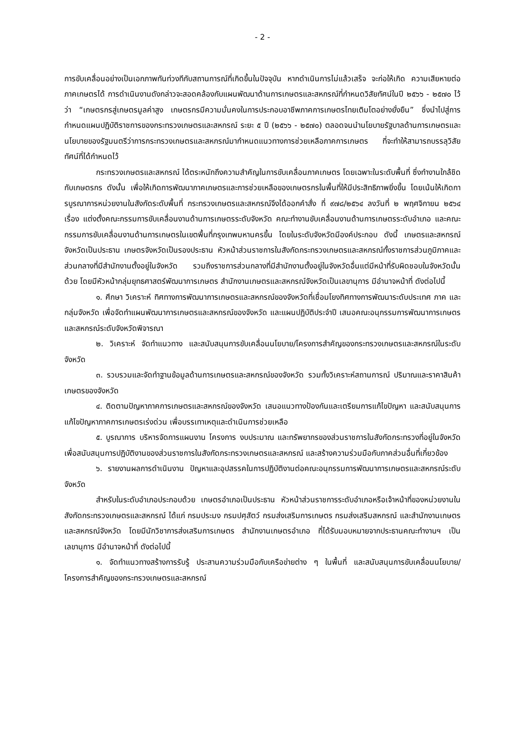- 2 -
การขับเคลื่อนอย่างเป็นเอกภาพทันท่วงทีกับสถานการณ์ที่เกิดขึ้นในปัจจุบัน หากดำเนินการไม่แล้วเสร็จ จะก่อให้เกิด ความเสียหายต่อภาคเกษตรได้ การดำเนินงานดังกล่าวจะสอดคล้องกับแผนพัฒนาด้านการเกษตรและสหกรณ์ที่กำหนดวิสัยทัศน์ในปี ๒๕๖๖ - ๒๕๗๐ ไว้ว่า “เกษตรกรสู่เกษตรมูลค่าสูง เกษตรกรมีความมั่นคงในการประกอบอาชีพภาคการเกษตรไทยเติมโตอย่างยั่งยืน” ซึ่งนำไปสู่การกำหนดแผนปฏิบัติราชการของกระทรวงเกษตรและสหกรณ์ ระยะ ๕ ปี (๒๕๖๖ - ๒๕๗๐) ตลอดจนนำนโยบายรัฐบาลด้านการเกษตรและนโยบายของรัฐมนตรีว่าการกระทรวงเกษตรและสหกรณ์มากำหนดแนวทางการช่วยเหลือภาคการเกษตร ที่จะทำให้สามารถบรรลุวิสัยทัศน์ที่ได้กำหนดไว้
กระทรวงเกษตรและสหกรณ์ ได้ตระหนักถึงความสำคัญในการขับเคลื่อนภาคเกษตร โดยเฉพาะในระดับพื้นที่ ซึ่งทำงานใกล้ชิดกับเกษตรกร ดังนั้น เพื่อให้เกิดการพัฒนาภาคเกษตรและการช่วยเหลือของเกษตรกรในพื้นที่ให้มีประสิทธิภาพยิ่งขึ้น โดยเน้นให้เกิดการบูรณาการหน่วยงานในสังกัดระดับพื้นที่ กระทรวงเกษตรและสหกรณ์จึงได้ออกคำสั่ง ที่ ๙๗๘/๒๕๖๔ ลงวันที่ ๒ พฤศจิกายน ๒๕๖๔ เรื่อง แต่งตั้งคณะกรรมการขับเคลื่อนงานด้านการเกษตรระดับจังหวัด คณะทำงานขับเคลื่อนงานด้านการเกษตรระดับอำเภอ และคณะกรรมการขับเคลื่อนงานด้านการเกษตรในเขตพื้นที่กรุงเทพมหานครขึ้น โดยในระดับจังหวัดมีองค์ประกอบ ดังนี้ เกษตรและสหกรณ์จังหวัดเป็นประธาน เกษตรจังหวัดเป็นรองประธาน หัวหน้าส่วนราชการในสังกัดกระทรวงเกษตรและสหกรณ์ทั้งราชการส่วนภูมิภาคและส่วนกลางที่มีสำนักงานตั้งอยู่ในจังหวัด รวมถึงราชการส่วนกลางที่มีสำนักงานตั้งอยู่ในจังหวัดอื่นแต่มีหน้าที่รับผิดชอบในจังหวัดนั้นด้วย โดยมีหัวหน้ากลุ่มยุทธศาสตร์พัฒนาการเกษตร สำนักงานเกษตรและสหกรณ์จังหวัดเป็นเลขานุการ มีอำนาจหน้าที่ ดังต่อไปนี้
๑. ศึกษา วิเคราะห์ ทิศทางการพัฒนาการเกษตรและสหกรณ์ของจังหวัดที่เชื่อมโยงทิศทางการพัฒนาระดับประเทศ ภาค และกลุ่มจังหวัด เพื่อจัดทำแผนพัฒนาการเกษตรและสหกรณ์ของจังหวัด และแผนปฏิบัติประจำปี เสนอคณะอนุกรรมการพัฒนาการเกษตรและสหกรณ์ระดับจังหวัดพิจารณา
๒. วิเคราะห์ จัดทำแนวทาง และสนับสนุนการขับเคลื่อนนโยบาย/โครงการสำคัญของกระทรวงเกษตรและสหกรณ์ในระดับจังหวัด
๓. รวบรวมและจัดทำฐานข้อมูลด้านการเกษตรและสหกรณ์ของจังหวัด รวมทั้งวิเคราะห์สถานการณ์ ปริมาณและราคาสินค้าเกษตรของจังหวัด
๔. ติดตามปัญหาภาคการเกษตรและสหกรณ์ของจังหวัด เสนอแนวทางป้องกันและเตรียมการแก้ไขปัญหา และสนับสนุนการแก้ไขปัญหาภาคการเกษตรเร่งด่วน เพื่อบรรเทาเหตุและดำเนินการช่วยเหลือ
๕. บูรณาการ บริหารจัดการแผนงาน โครงการ งบประมาณ และทรัพยากรของส่วนราชการในสังกัดกระทรวงที่อยู่ในจังหวัด เพื่อสนับสนุนการปฏิบัติงานของส่วนราชการในสังกัดกระทรวงเกษตรและสหกรณ์ และสร้างความร่วมมือกับภาคส่วนอื่นที่เกี่ยวข้อง
๖. รายงานผลการดำเนินงาน ปัญหาและอุปสรรคในการปฏิบัติงานต่อคณะอนุกรรมการพัฒนาการเกษตรและสหกรณ์ระดับจังหวัด
สำหรับในระดับอำเภอประกอบด้วย เกษตรอำเภอเป็นประธาน หัวหน้าส่วนราชการระดับอำเภอหรือเจ้าหน้าที่ของหน่วยงานในสังกัดกระทรวงเกษตรและสหกรณ์ ได้แก่ กรมประมง กรมปศุสัตว์ กรมส่งเสริมการเกษตร กรมส่งเสริมสหกรณ์ และสำนักงานเกษตรและสหกรณ์จังหวัด โดยมีนักวิชาการส่งเสริมการเกษตร สำนักงานเกษตรอำเภอ ที่ได้รับมอบหมายจากประธานคณะทำงานฯ เป็นเลขานุการ มีอำนาจหน้าที่ ดังต่อไปนี้
๑. จัดทำแนวทางสร้างการรับรู้ ประสานความร่วมมือกับเครือข่ายต่าง ๆ ในพื้นที่ และสนับสนุนการขับเคลื่อนนโยบาย/โครงการสำคัญของกระทรวงเกษตรและสหกรณ์